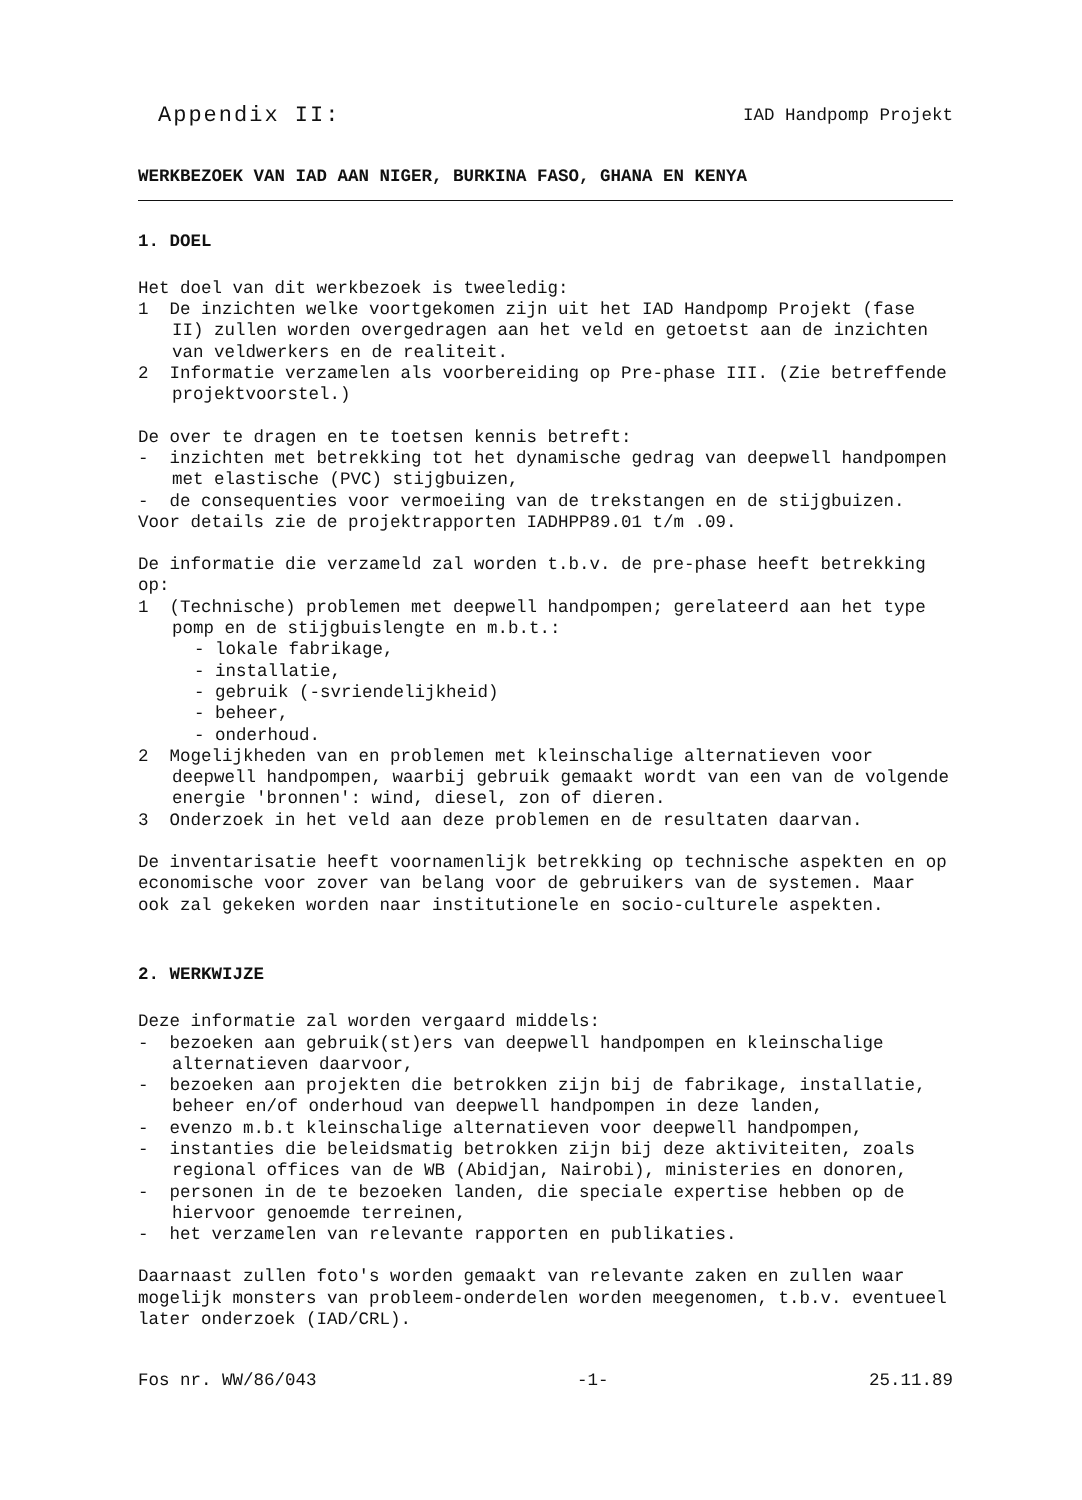Appendix II: IAD Handpomp Projekt
WERKBEZOEK VAN IAD AAN NIGER, BURKINA FASO, GHANA EN KENYA
1. DOEL
Het doel van dit werkbezoek is tweeledig:
1 De inzichten welke voortgekomen zijn uit het IAD Handpomp Projekt (fase II) zullen worden overgedragen aan het veld en getoetst aan de inzichten van veldwerkers en de realiteit.
2 Informatie verzamelen als voorbereiding op Pre-phase III. (Zie betreffende projektvoorstel.)
De over te dragen en te toetsen kennis betreft:
- inzichten met betrekking tot het dynamische gedrag van deepwell handpompen met elastische (PVC) stijgbuizen,
- de consequenties voor vermoeiing van de trekstangen en de stijgbuizen.
Voor details zie de projektrapporten IADHPP89.01 t/m .09.
De informatie die verzameld zal worden t.b.v. de pre-phase heeft betrekking op:
1 (Technische) problemen met deepwell handpompen; gerelateerd aan het type pomp en de stijgbuislengte en m.b.t.:
- lokale fabrikage,
- installatie,
- gebruik (-svriendelijkheid)
- beheer,
- onderhoud.
2 Mogelijkheden van en problemen met kleinschalige alternatieven voor deepwell handpompen, waarbij gebruik gemaakt wordt van een van de volgende energie 'bronnen': wind, diesel, zon of dieren.
3 Onderzoek in het veld aan deze problemen en de resultaten daarvan.
De inventarisatie heeft voornamenlijk betrekking op technische aspekten en op economische voor zover van belang voor de gebruikers van de systemen. Maar ook zal gekeken worden naar institutionele en socio-culturele aspekten.
2. WERKWIJZE
Deze informatie zal worden vergaard middels:
- bezoeken aan gebruik(st)ers van deepwell handpompen en kleinschalige alternatieven daarvoor,
- bezoeken aan projekten die betrokken zijn bij de fabrikage, installatie, beheer en/of onderhoud van deepwell handpompen in deze landen,
- evenzo m.b.t kleinschalige alternatieven voor deepwell handpompen,
- instanties die beleidsmatig betrokken zijn bij deze aktiviteiten, zoals regional offices van de WB (Abidjan, Nairobi), ministeries en donoren,
- personen in de te bezoeken landen, die speciale expertise hebben op de hiervoor genoemde terreinen,
- het verzamelen van relevante rapporten en publikaties.
Daarnaast zullen foto's worden gemaakt van relevante zaken en zullen waar mogelijk monsters van probleem-onderdelen worden meegenomen, t.b.v. eventueel later onderzoek (IAD/CRL).
Fos nr. WW/86/043 -1- 25.11.89